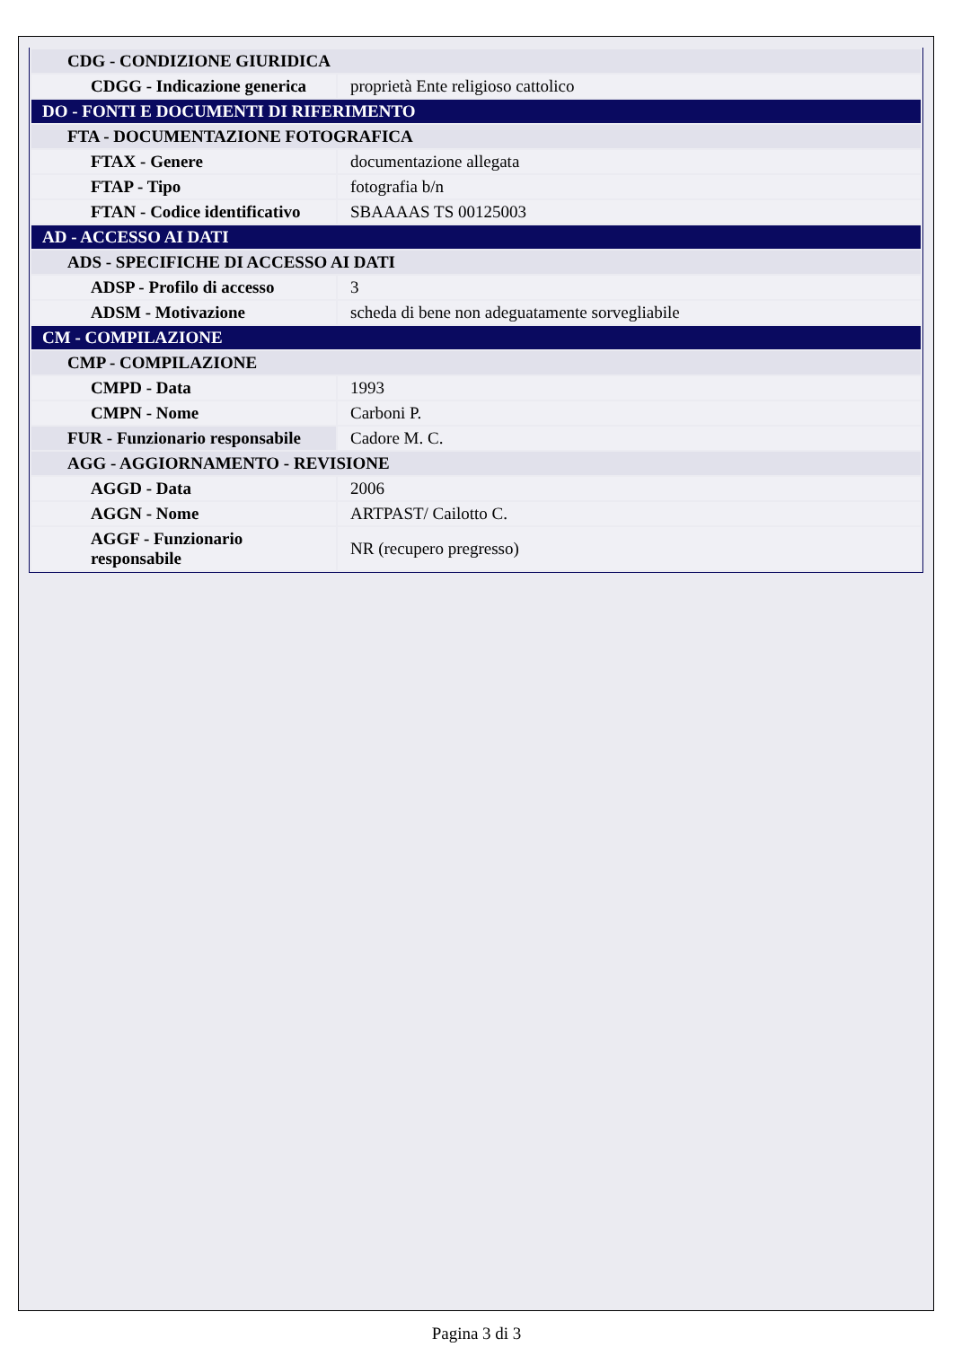| CDG - CONDIZIONE GIURIDICA | |
| CDGG - Indicazione generica | proprietà Ente religioso cattolico |
| DO - FONTI E DOCUMENTI DI RIFERIMENTO | |
| FTA - DOCUMENTAZIONE FOTOGRAFICA | |
| FTAX - Genere | documentazione allegata |
| FTAP - Tipo | fotografia b/n |
| FTAN - Codice identificativo | SBAAAAS TS 00125003 |
| AD - ACCESSO AI DATI | |
| ADS - SPECIFICHE DI ACCESSO AI DATI | |
| ADSP - Profilo di accesso | 3 |
| ADSM - Motivazione | scheda di bene non adeguatamente sorvegliabile |
| CM - COMPILAZIONE | |
| CMP - COMPILAZIONE | |
| CMPD - Data | 1993 |
| CMPN - Nome | Carboni P. |
| FUR - Funzionario responsabile | Cadore M. C. |
| AGG - AGGIORNAMENTO - REVISIONE | |
| AGGD - Data | 2006 |
| AGGN - Nome | ARTPAST/ Cailotto C. |
| AGGF - Funzionario responsabile | NR (recupero pregresso) |
Pagina 3 di 3